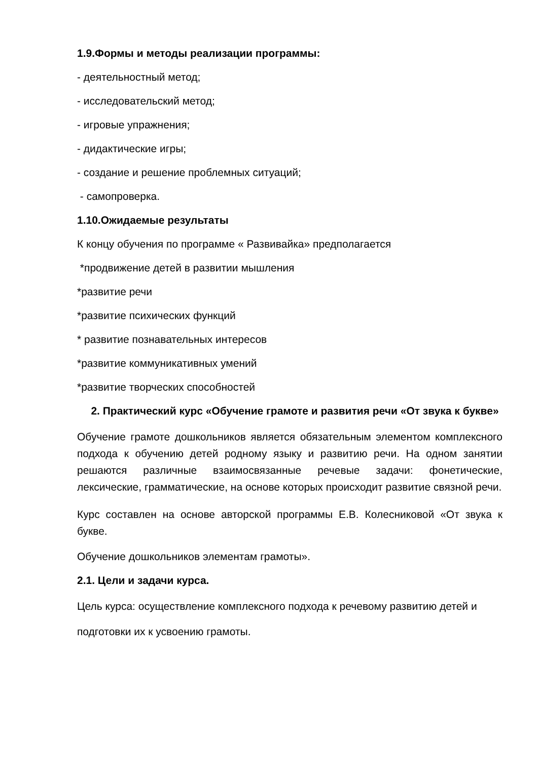1.9.Формы и методы реализации программы:
- деятельностный метод;
- исследовательский метод;
- игровые упражнения;
- дидактические игры;
- создание и решение проблемных ситуаций;
- самопроверка.
1.10.Ожидаемые результаты
К концу обучения по программе « Развивайка» предполагается
*продвижение детей в развитии мышления
*развитие речи
*развитие психических функций
* развитие познавательных интересов
*развитие коммуникативных умений
*развитие творческих способностей
2. Практический курс «Обучение грамоте и развития речи «От звука к букве»
Обучение грамоте дошкольников является обязательным элементом комплексного подхода к обучению детей родному языку и развитию речи. На одном занятии решаются различные взаимосвязанные речевые задачи: фонетические, лексические, грамматические, на основе которых происходит развитие связной речи.
Курс составлен на основе авторской программы Е.В. Колесниковой «От звука к букве.
Обучение дошкольников элементам грамоты».
2.1. Цели и задачи курса.
Цель курса: осуществление комплексного подхода к речевому развитию детей и
подготовки их к усвоению грамоты.